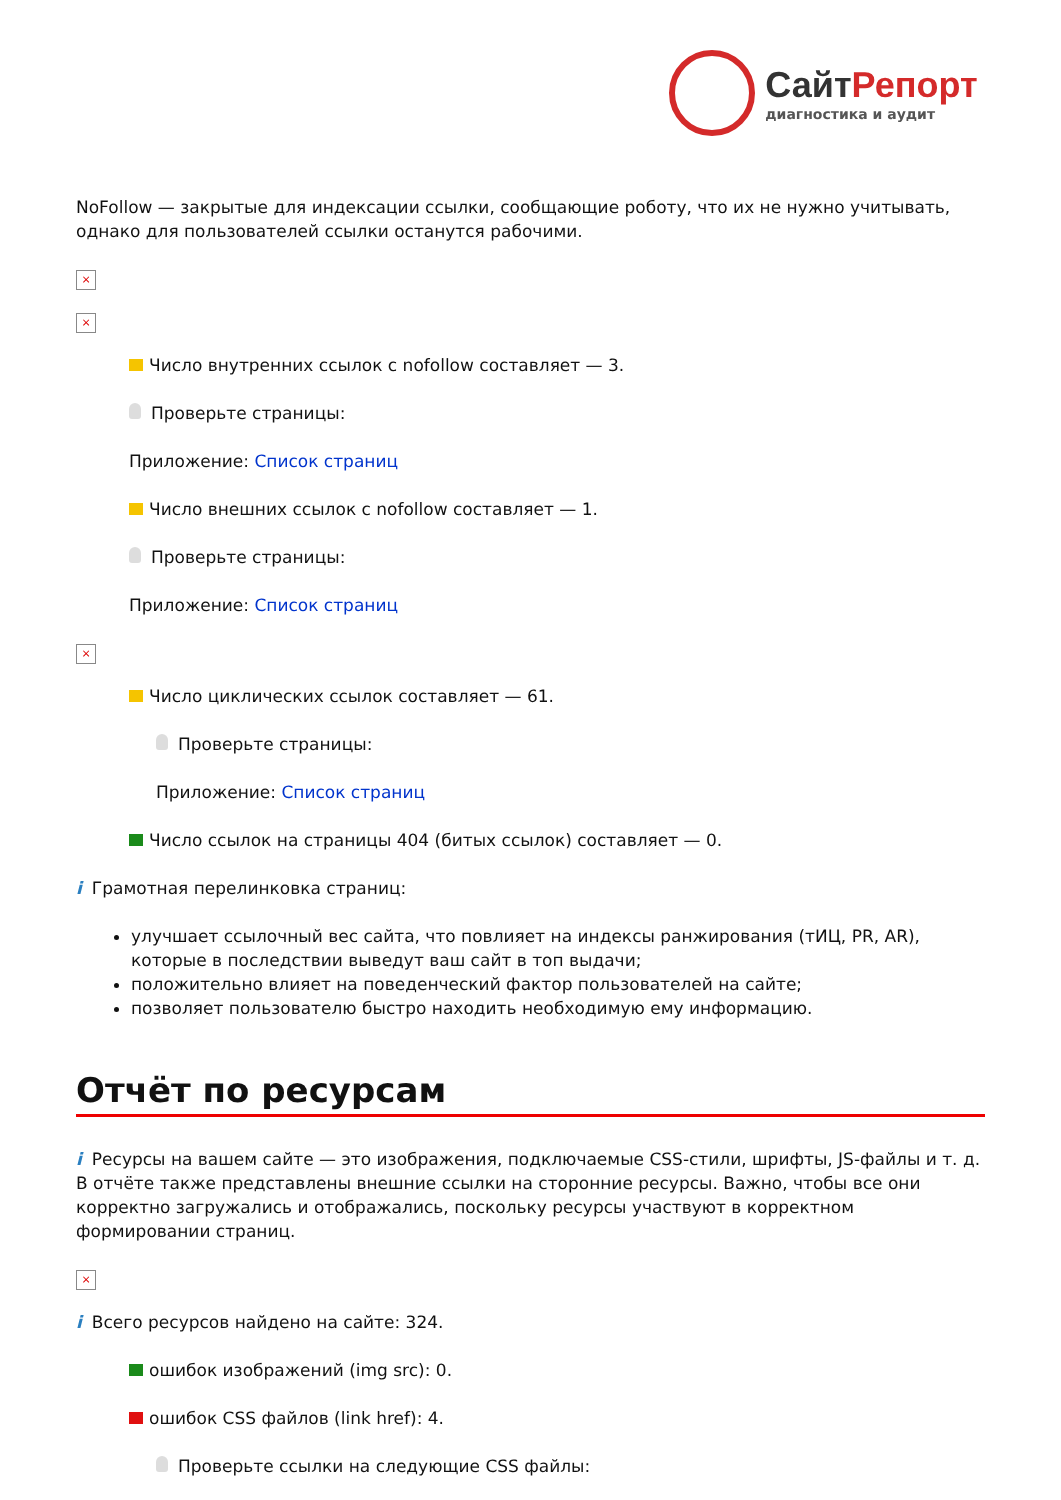СайтРепорт
диагностика и аудит
NoFollow — закрытые для индексации ссылки, сообщающие роботу, что их не нужно учитывать, однако для пользователей ссылки останутся рабочими.
×
×
Число внутренних ссылок с nofollow составляет — 3.
Проверьте страницы:
Приложение: Список страниц
Число внешних ссылок с nofollow составляет — 1.
Проверьте страницы:
Приложение: Список страниц
×
Число циклических ссылок составляет — 61.
Проверьте страницы:
Приложение: Список страниц
Число ссылок на страницы 404 (битых ссылок) составляет — 0.
i Грамотная перелинковка страниц:
улучшает ссылочный вес сайта, что повлияет на индексы ранжирования (тИЦ, PR, AR), которые в последствии выведут ваш сайт в топ выдачи;
положительно влияет на поведенческий фактор пользователей на сайте;
позволяет пользователю быстро находить необходимую ему информацию.
Отчёт по ресурсам
i Ресурсы на вашем сайте — это изображения, подключаемые CSS-стили, шрифты, JS-файлы и т. д. В отчёте также представлены внешние ссылки на сторонние ресурсы. Важно, чтобы все они корректно загружались и отображались, поскольку ресурсы участвуют в корректном формировании страниц.
×
i Всего ресурсов найдено на сайте: 324.
ошибок изображений (img src): 0.
ошибок CSS файлов (link href): 4.
Проверьте ссылки на следующие CSS файлы: